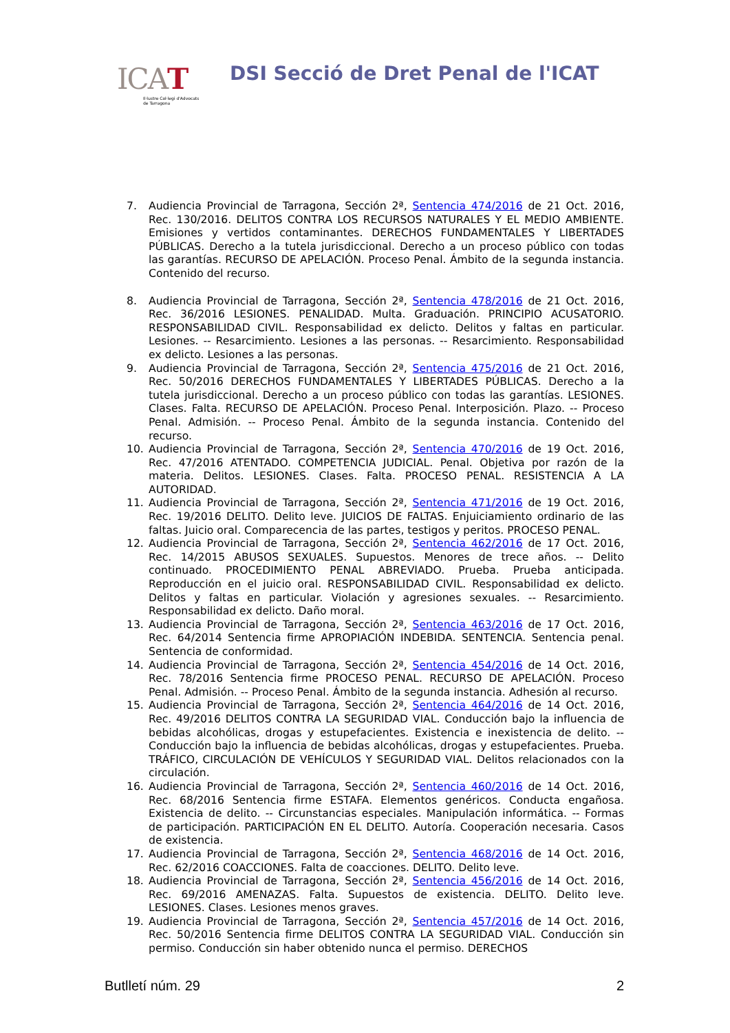ICAT
Il·lustre Col·legi d'Advocats
de Tarragona
DSI Secció de Dret Penal de l'ICAT
7. Audiencia Provincial de Tarragona, Sección 2ª, Sentencia 474/2016 de 21 Oct. 2016, Rec. 130/2016. DELITOS CONTRA LOS RECURSOS NATURALES Y EL MEDIO AMBIENTE. Emisiones y vertidos contaminantes. DERECHOS FUNDAMENTALES Y LIBERTADES PÚBLICAS. Derecho a la tutela jurisdiccional. Derecho a un proceso público con todas las garantías. RECURSO DE APELACIÓN. Proceso Penal. Ámbito de la segunda instancia. Contenido del recurso.
8. Audiencia Provincial de Tarragona, Sección 2ª, Sentencia 478/2016 de 21 Oct. 2016, Rec. 36/2016 LESIONES. PENALIDAD. Multa. Graduación. PRINCIPIO ACUSATORIO. RESPONSABILIDAD CIVIL. Responsabilidad ex delicto. Delitos y faltas en particular. Lesiones. -- Resarcimiento. Lesiones a las personas. -- Resarcimiento. Responsabilidad ex delicto. Lesiones a las personas.
9. Audiencia Provincial de Tarragona, Sección 2ª, Sentencia 475/2016 de 21 Oct. 2016, Rec. 50/2016 DERECHOS FUNDAMENTALES Y LIBERTADES PÚBLICAS. Derecho a la tutela jurisdiccional. Derecho a un proceso público con todas las garantías. LESIONES. Clases. Falta. RECURSO DE APELACIÓN. Proceso Penal. Interposición. Plazo. -- Proceso Penal. Admisión. -- Proceso Penal. Ámbito de la segunda instancia. Contenido del recurso.
10. Audiencia Provincial de Tarragona, Sección 2ª, Sentencia 470/2016 de 19 Oct. 2016, Rec. 47/2016 ATENTADO. COMPETENCIA JUDICIAL. Penal. Objetiva por razón de la materia. Delitos. LESIONES. Clases. Falta. PROCESO PENAL. RESISTENCIA A LA AUTORIDAD.
11. Audiencia Provincial de Tarragona, Sección 2ª, Sentencia 471/2016 de 19 Oct. 2016, Rec. 19/2016 DELITO. Delito leve. JUICIOS DE FALTAS. Enjuiciamiento ordinario de las faltas. Juicio oral. Comparecencia de las partes, testigos y peritos. PROCESO PENAL.
12. Audiencia Provincial de Tarragona, Sección 2ª, Sentencia 462/2016 de 17 Oct. 2016, Rec. 14/2015 ABUSOS SEXUALES. Supuestos. Menores de trece años. -- Delito continuado. PROCEDIMIENTO PENAL ABREVIADO. Prueba. Prueba anticipada. Reproducción en el juicio oral. RESPONSABILIDAD CIVIL. Responsabilidad ex delicto. Delitos y faltas en particular. Violación y agresiones sexuales. -- Resarcimiento. Responsabilidad ex delicto. Daño moral.
13. Audiencia Provincial de Tarragona, Sección 2ª, Sentencia 463/2016 de 17 Oct. 2016, Rec. 64/2014 Sentencia firme APROPIACIÓN INDEBIDA. SENTENCIA. Sentencia penal. Sentencia de conformidad.
14. Audiencia Provincial de Tarragona, Sección 2ª, Sentencia 454/2016 de 14 Oct. 2016, Rec. 78/2016 Sentencia firme PROCESO PENAL. RECURSO DE APELACIÓN. Proceso Penal. Admisión. -- Proceso Penal. Ámbito de la segunda instancia. Adhesión al recurso.
15. Audiencia Provincial de Tarragona, Sección 2ª, Sentencia 464/2016 de 14 Oct. 2016, Rec. 49/2016 DELITOS CONTRA LA SEGURIDAD VIAL. Conducción bajo la influencia de bebidas alcohólicas, drogas y estupefacientes. Existencia e inexistencia de delito. -- Conducción bajo la influencia de bebidas alcohólicas, drogas y estupefacientes. Prueba. TRÁFICO, CIRCULACIÓN DE VEHÍCULOS Y SEGURIDAD VIAL. Delitos relacionados con la circulación.
16. Audiencia Provincial de Tarragona, Sección 2ª, Sentencia 460/2016 de 14 Oct. 2016, Rec. 68/2016 Sentencia firme ESTAFA. Elementos genéricos. Conducta engañosa. Existencia de delito. -- Circunstancias especiales. Manipulación informática. -- Formas de participación. PARTICIPACIÓN EN EL DELITO. Autoría. Cooperación necesaria. Casos de existencia.
17. Audiencia Provincial de Tarragona, Sección 2ª, Sentencia 468/2016 de 14 Oct. 2016, Rec. 62/2016 COACCIONES. Falta de coacciones. DELITO. Delito leve.
18. Audiencia Provincial de Tarragona, Sección 2ª, Sentencia 456/2016 de 14 Oct. 2016, Rec. 69/2016 AMENAZAS. Falta. Supuestos de existencia. DELITO. Delito leve. LESIONES. Clases. Lesiones menos graves.
19. Audiencia Provincial de Tarragona, Sección 2ª, Sentencia 457/2016 de 14 Oct. 2016, Rec. 50/2016 Sentencia firme DELITOS CONTRA LA SEGURIDAD VIAL. Conducción sin permiso. Conducción sin haber obtenido nunca el permiso. DERECHOS
Butlletí núm. 29 2